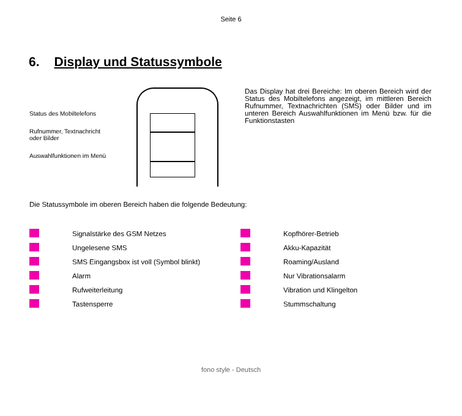Seite 6
6. Display und Statussymbole
Status des Mobiltelefons
Rufnummer, Textnachricht
oder Bilder
Auswahlfunktionen im Menü
Das Display hat drei Bereiche: Im oberen Bereich wird der Status des Mobiltelefons angezeigt, im mittleren Bereich Rufnummer, Textnachrichten (SMS) oder Bilder und im unteren Bereich Auswahlfunktionen im Menü bzw. für die Funktionstasten
Die Statussymbole im oberen Bereich haben die folgende Bedeutung:
| | Signalstärke des GSM Netzes | | Kopfhörer-Betrieb |
| | Ungelesene SMS | | Akku-Kapazität |
| | SMS Eingangsbox ist voll (Symbol blinkt) | | Roaming/Ausland |
| | Alarm | | Nur Vibrationsalarm |
| | Rufweiterleitung | | Vibration und Klingelton |
| | Tastensperre | | Stummschaltung |
fono style - Deutsch